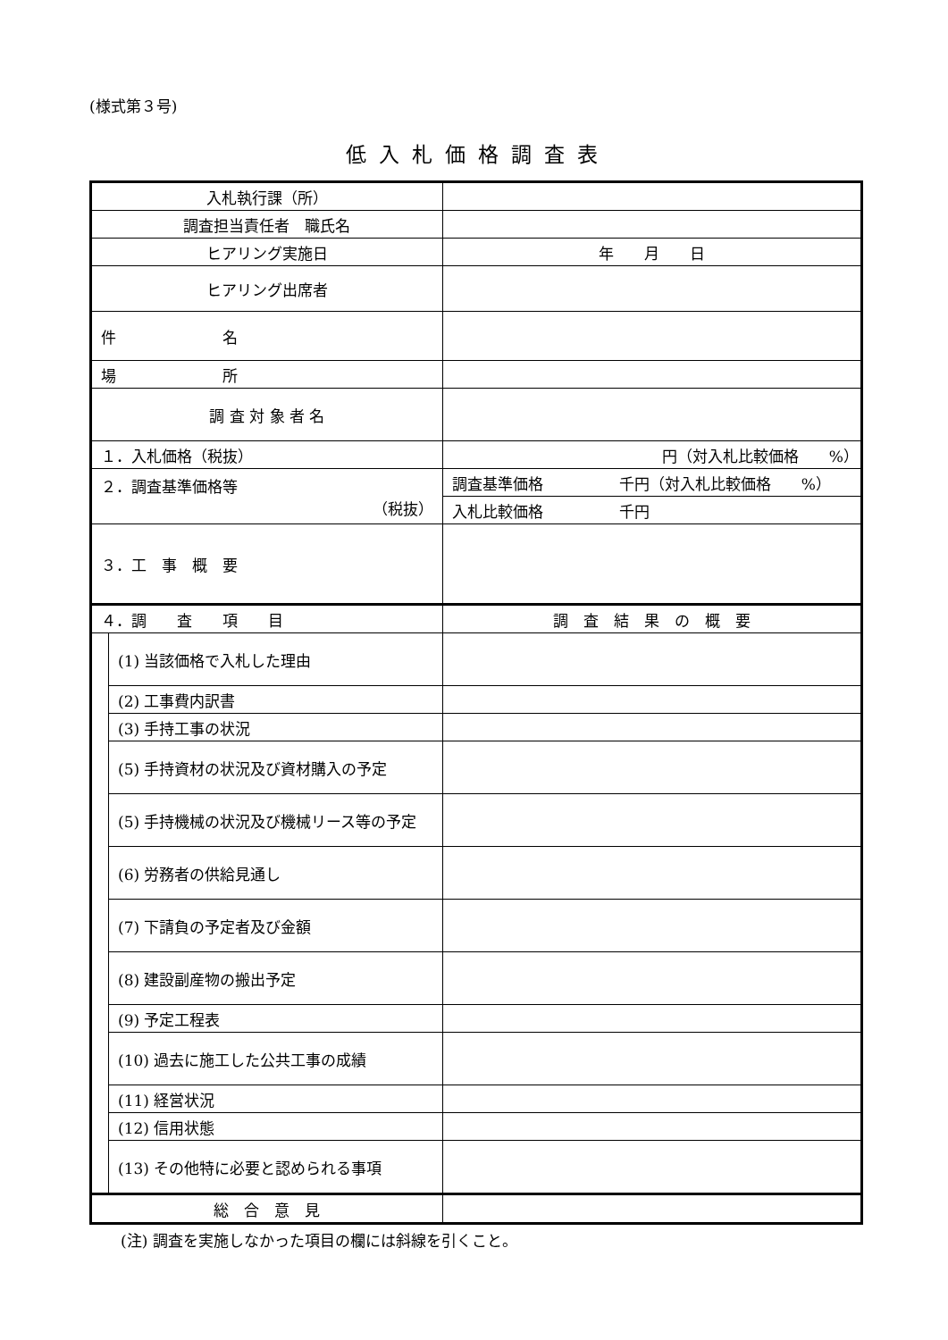(様式第３号)
低入札価格調査表
| 入札執行課（所） | | |
| 調査担当責任者 職氏名 | | |
| ヒアリング実施日 | | 年 月 日 |
| ヒアリング出席者 | | |
| 件 名 | | |
| 場 所 | | |
| 調 査 対 象 者 名 | | |
| １．入札価格（税抜） | | 円（対入札比較価格 %） |
| ２．調査基準価格等 （税抜） | | 調査基準価格 千円（対入札比較価格 %） |
| | | 入札比較価格 千円 |
| ３．工 事 概 要 | | |
| ４．調 査 項 目 | | 調 査 結 果 の 概 要 |
| | (1) 当該価格で入札した理由 | |
| | (2) 工事費内訳書 | |
| | (3) 手持工事の状況 | |
| | (5) 手持資材の状況及び資材購入の予定 | |
| | (5) 手持機械の状況及び機械リース等の予定 | |
| | (6) 労務者の供給見通し | |
| | (7) 下請負の予定者及び金額 | |
| | (8) 建設副産物の搬出予定 | |
| | (9) 予定工程表 | |
| | (10) 過去に施工した公共工事の成績 | |
| | (11) 経営状況 | |
| | (12) 信用状態 | |
| | (13) その他特に必要と認められる事項 | |
| 総 合 意 見 | | |
(注) 調査を実施しなかった項目の欄には斜線を引くこと。